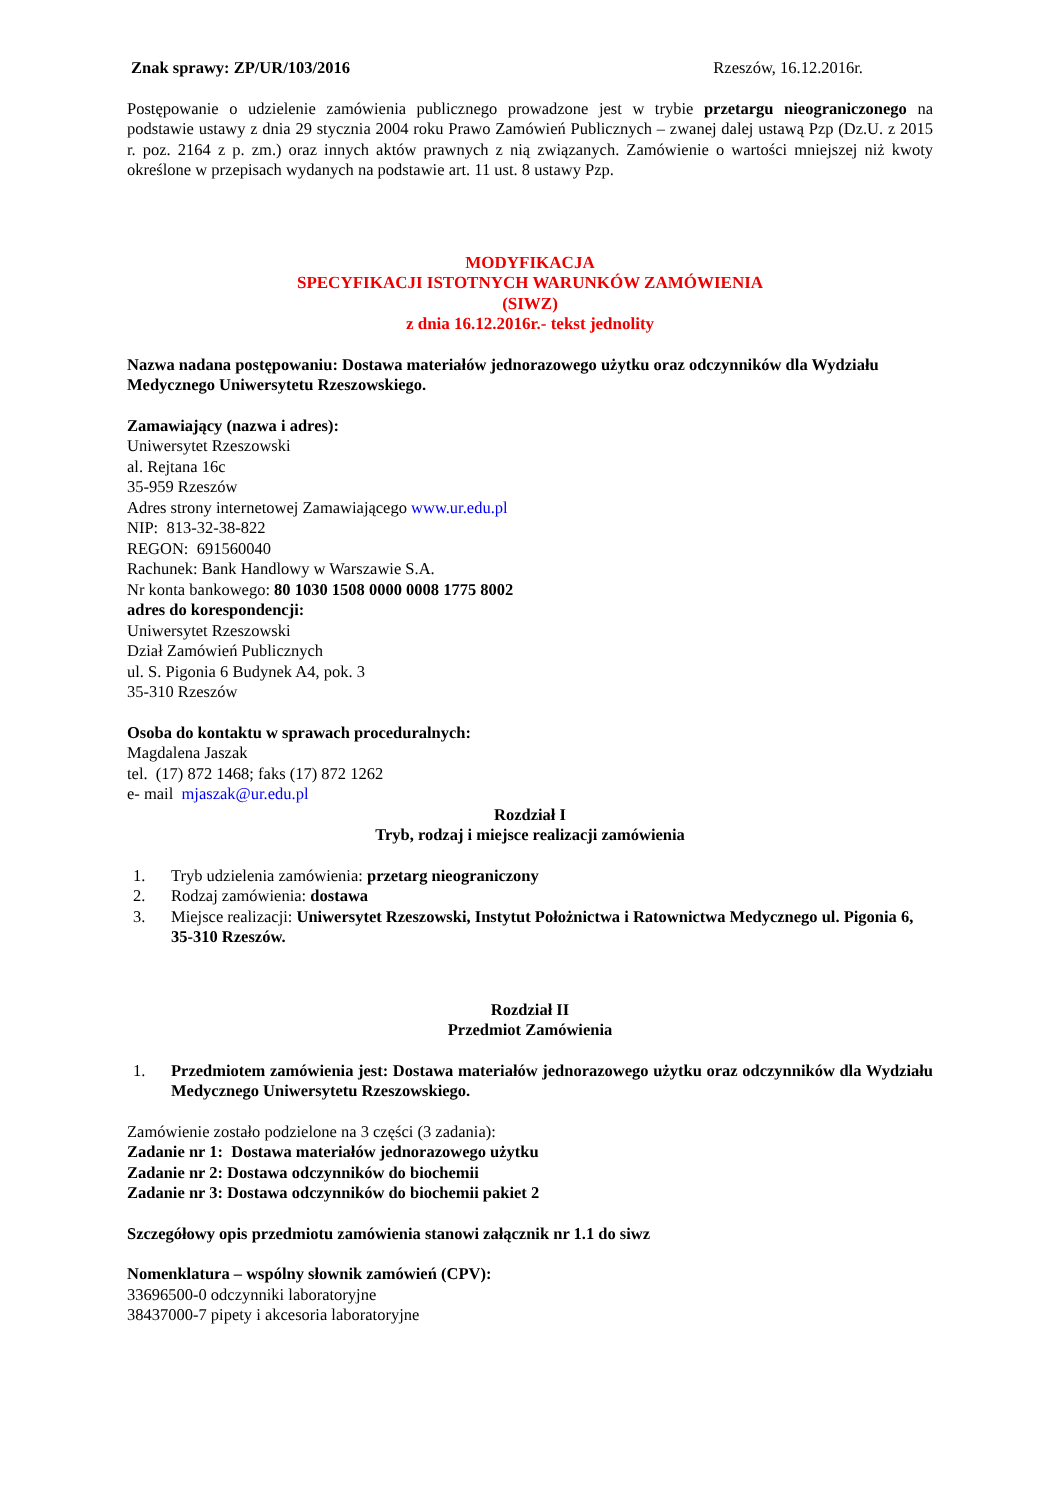Znak sprawy: ZP/UR/103/2016 Rzeszów, 16.12.2016r.
Postępowanie o udzielenie zamówienia publicznego prowadzone jest w trybie przetargu nieograniczonego na podstawie ustawy z dnia 29 stycznia 2004 roku Prawo Zamówień Publicznych – zwanej dalej ustawą Pzp (Dz.U. z 2015 r. poz. 2164 z p. zm.) oraz innych aktów prawnych z nią związanych. Zamówienie o wartości mniejszej niż kwoty określone w przepisach wydanych na podstawie art. 11 ust. 8 ustawy Pzp.
MODYFIKACJA
SPECYFIKACJI ISTOTNYCH WARUNKÓW ZAMÓWIENIA
(SIWZ)
z dnia 16.12.2016r.- tekst jednolity
Nazwa nadana postępowaniu: Dostawa materiałów jednorazowego użytku oraz odczynników dla Wydziału Medycznego Uniwersytetu Rzeszowskiego.
Zamawiający (nazwa i adres):
Uniwersytet Rzeszowski
al. Rejtana 16c
35-959 Rzeszów
Adres strony internetowej Zamawiającego www.ur.edu.pl
NIP: 813-32-38-822
REGON: 691560040
Rachunek: Bank Handlowy w Warszawie S.A.
Nr konta bankowego: 80 1030 1508 0000 0008 1775 8002
adres do korespondencji:
Uniwersytet Rzeszowski
Dział Zamówień Publicznych
ul. S. Pigonia 6 Budynek A4, pok. 3
35-310 Rzeszów
Osoba do kontaktu w sprawach proceduralnych:
Magdalena Jaszak
tel. (17) 872 1468; faks (17) 872 1262
e- mail mjaszak@ur.edu.pl
Rozdział I
Tryb, rodzaj i miejsce realizacji zamówienia
1. Tryb udzielenia zamówienia: przetarg nieograniczony
2. Rodzaj zamówienia: dostawa
3. Miejsce realizacji: Uniwersytet Rzeszowski, Instytut Położnictwa i Ratownictwa Medycznego ul. Pigonia 6, 35-310 Rzeszów.
Rozdział II
Przedmiot Zamówienia
1. Przedmiotem zamówienia jest: Dostawa materiałów jednorazowego użytku oraz odczynników dla Wydziału Medycznego Uniwersytetu Rzeszowskiego.
Zamówienie zostało podzielone na 3 części (3 zadania):
Zadanie nr 1: Dostawa materiałów jednorazowego użytku
Zadanie nr 2: Dostawa odczynników do biochemii
Zadanie nr 3: Dostawa odczynników do biochemii pakiet 2
Szczegółowy opis przedmiotu zamówienia stanowi załącznik nr 1.1 do siwz
Nomenklatura – wspólny słownik zamówień (CPV):
33696500-0 odczynniki laboratoryjne
38437000-7 pipety i akcesoria laboratoryjne